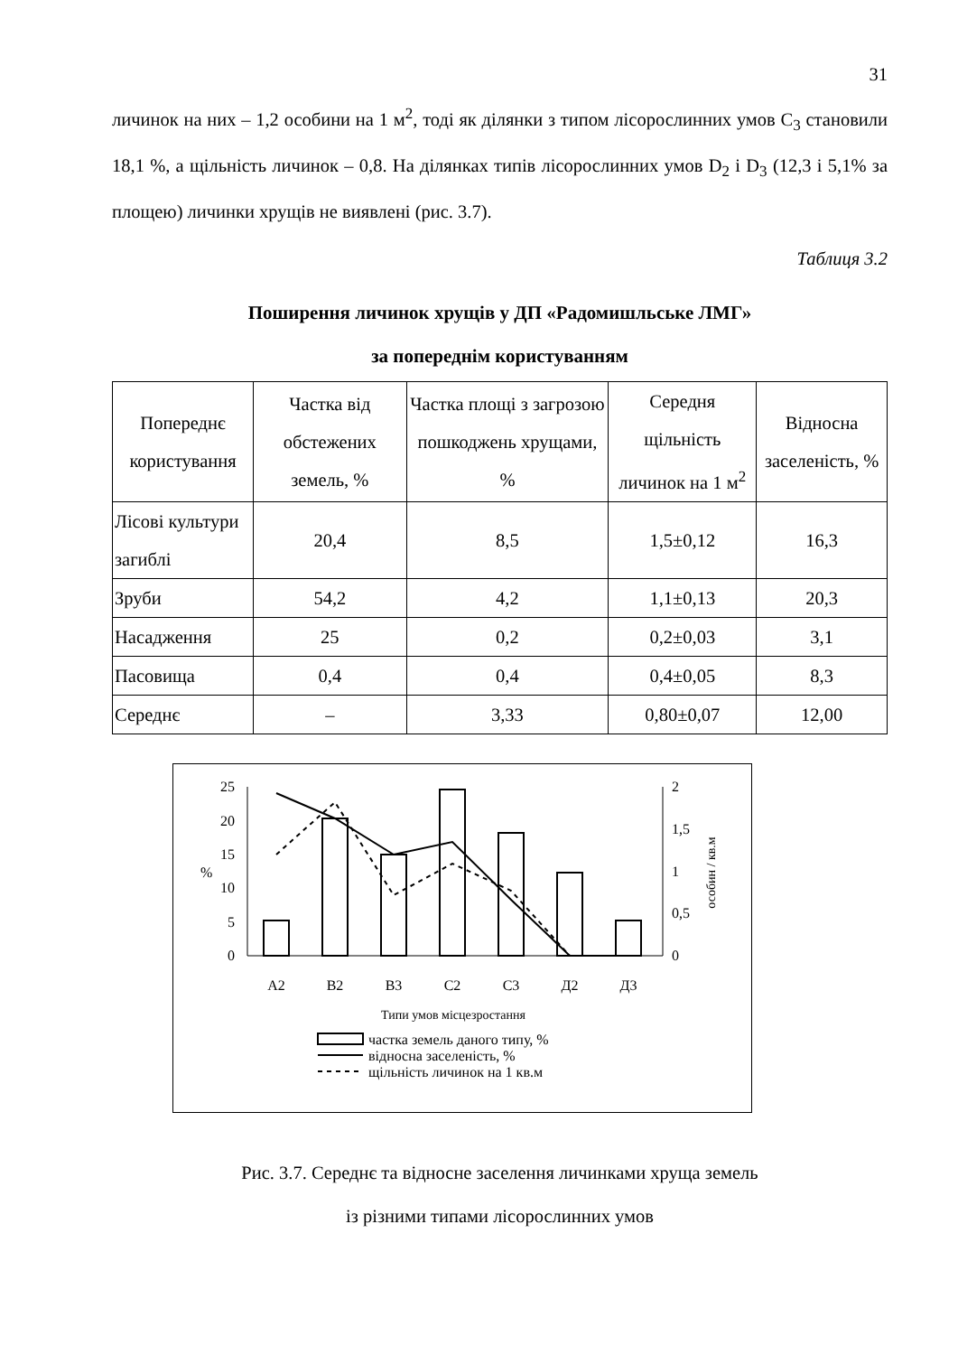31
личинок на них – 1,2 особини на 1 м<sup>2</sup>, тоді як ділянки з типом лісорослинних умов C<sub>3</sub> становили 18,1 %, а щільність личинок – 0,8. На ділянках типів лісорослинних умов D<sub>2</sub> і D<sub>3</sub> (12,3 і 5,1% за площею) личинки хрущів не виявлені (рис. 3.7).
Таблиця 3.2
Поширення личинок хрущів у ДП «Радомишльське ЛМГ»
за попереднім користуванням
| Попереднє користування | Частка від обстежених земель, % | Частка площі з загрозою пошкоджень хрущами, % | Середня щільність личинок на 1 м<sup>2</sup> | Відносна заселеність, % |
| --- | --- | --- | --- | --- |
| Лісові культури загиблі | 20,4 | 8,5 | 1,5±0,12 | 16,3 |
| Зруби | 54,2 | 4,2 | 1,1±0,13 | 20,3 |
| Насадження | 25 | 0,2 | 0,2±0,03 | 3,1 |
| Пасовища | 0,4 | 0,4 | 0,4±0,05 | 8,3 |
| Середнє | – | 3,33 | 0,80±0,07 | 12,00 |
0
5
10
15
20
25
0
0,5
1
1,5
2
%
особин / кв.м
A2
B2
B3
C2
C3
Д2
Д3
Типи умов місцезростання
частка земель даного типу, %
відносна заселеність, %
щільність личинок на 1 кв.м
Рис. 3.7. Середнє та відносне заселення личинками хруща земель
із різними типами лісорослинних умов